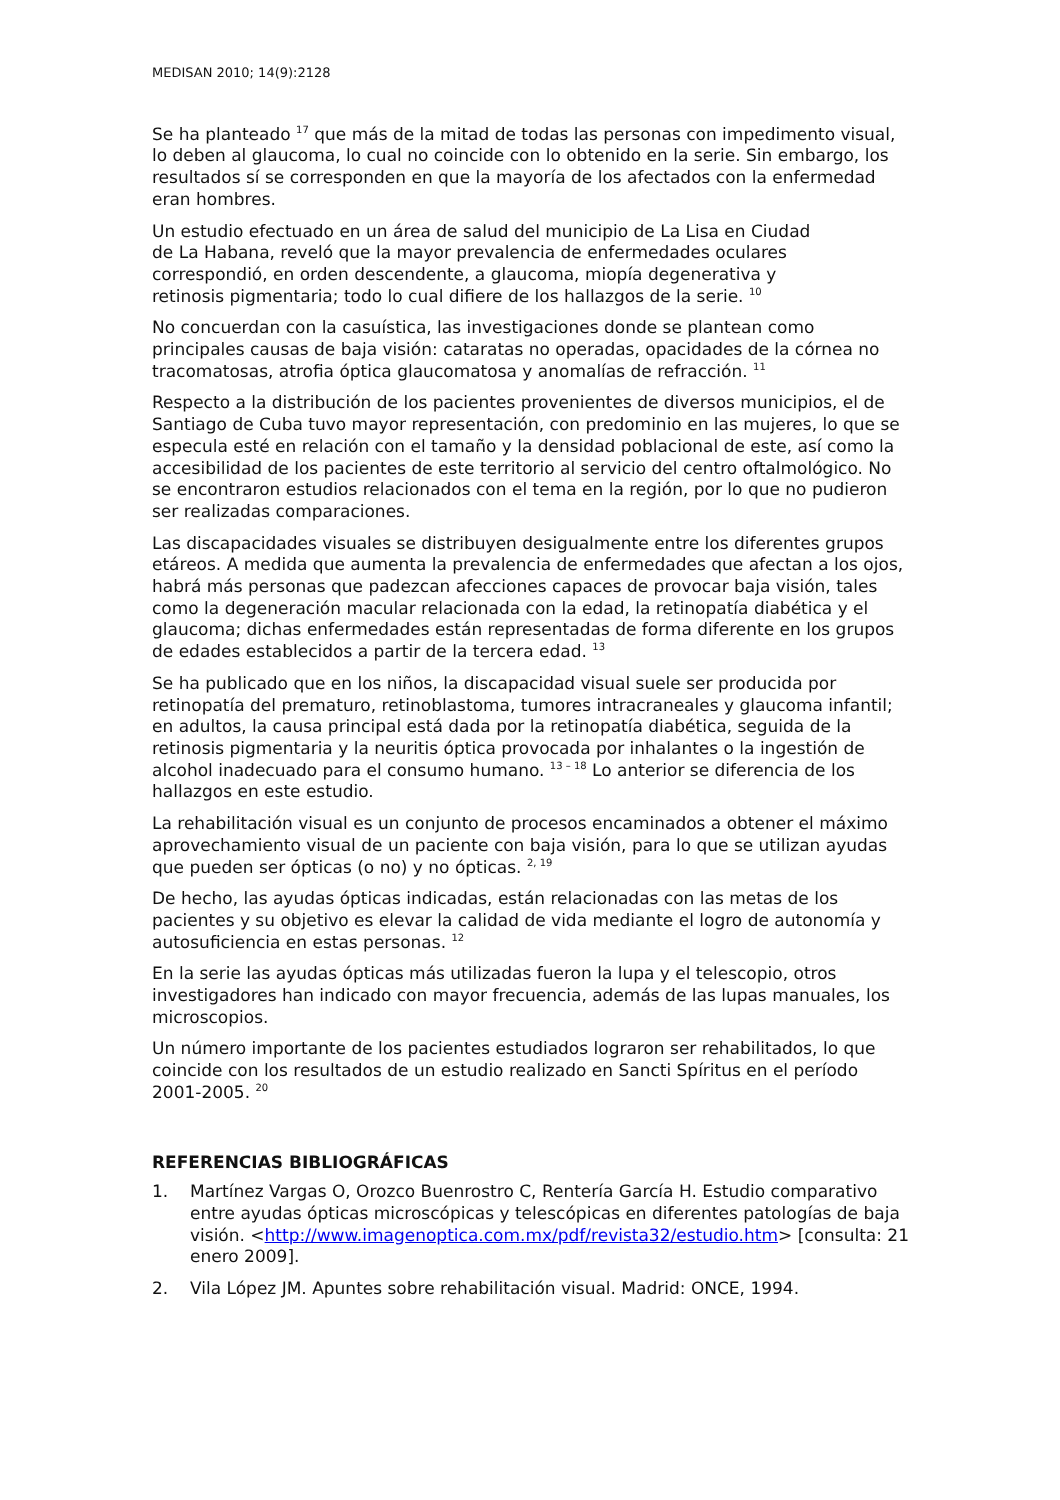MEDISAN 2010; 14(9):2128
Se ha planteado <sup>17</sup> que más de la mitad de todas las personas con impedimento visual, lo deben al glaucoma, lo cual no coincide con lo obtenido en la serie. Sin embargo, los resultados sí se corresponden en que la mayoría de los afectados con la enfermedad eran hombres.
Un estudio efectuado en un área de salud del municipio de La Lisa en Ciudad de La Habana, reveló que la mayor prevalencia de enfermedades oculares correspondió, en orden descendente, a glaucoma, miopía degenerativa y retinosis pigmentaria; todo lo cual difiere de los hallazgos de la serie. <sup>10</sup>
No concuerdan con la casuística, las investigaciones donde se plantean como principales causas de baja visión: cataratas no operadas, opacidades de la córnea no tracomatosas, atrofia óptica glaucomatosa y anomalías de refracción. <sup>11</sup>
Respecto a la distribución de los pacientes provenientes de diversos municipios, el de Santiago de Cuba tuvo mayor representación, con predominio en las mujeres, lo que se especula esté en relación con el tamaño y la densidad poblacional de este, así como la accesibilidad de los pacientes de este territorio al servicio del centro oftalmológico. No se encontraron estudios relacionados con el tema en la región, por lo que no pudieron ser realizadas comparaciones.
Las discapacidades visuales se distribuyen desigualmente entre los diferentes grupos etáreos. A medida que aumenta la prevalencia de enfermedades que afectan a los ojos, habrá más personas que padezcan afecciones capaces de provocar baja visión, tales como la degeneración macular relacionada con la edad, la retinopatía diabética y el glaucoma; dichas enfermedades están representadas de forma diferente en los grupos de edades establecidos a partir de la tercera edad. <sup>13</sup>
Se ha publicado que en los niños, la discapacidad visual suele ser producida por retinopatía del prematuro, retinoblastoma, tumores intracraneales y glaucoma infantil; en adultos, la causa principal está dada por la retinopatía diabética, seguida de la retinosis pigmentaria y la neuritis óptica provocada por inhalantes o la ingestión de alcohol inadecuado para el consumo humano. <sup>13 – 18</sup> Lo anterior se diferencia de los hallazgos en este estudio.
La rehabilitación visual es un conjunto de procesos encaminados a obtener el máximo aprovechamiento visual de un paciente con baja visión, para lo que se utilizan ayudas que pueden ser ópticas (o no) y no ópticas. <sup>2, 19</sup>
De hecho, las ayudas ópticas indicadas, están relacionadas con las metas de los pacientes y su objetivo es elevar la calidad de vida mediante el logro de autonomía y autosuficiencia en estas personas. <sup>12</sup>
En la serie las ayudas ópticas más utilizadas fueron la lupa y el telescopio, otros investigadores han indicado con mayor frecuencia, además de las lupas manuales, los microscopios.
Un número importante de los pacientes estudiados lograron ser rehabilitados, lo que coincide con los resultados de un estudio realizado en Sancti Spíritus en el período 2001-2005. <sup>20</sup>
REFERENCIAS BIBLIOGRÁFICAS
1. Martínez Vargas O, Orozco Buenrostro C, Rentería García H. Estudio comparativo entre ayudas ópticas microscópicas y telescópicas en diferentes patologías de baja visión. <http://www.imagenoptica.com.mx/pdf/revista32/estudio.htm> [consulta: 21 enero 2009].
2. Vila López JM. Apuntes sobre rehabilitación visual. Madrid: ONCE, 1994.